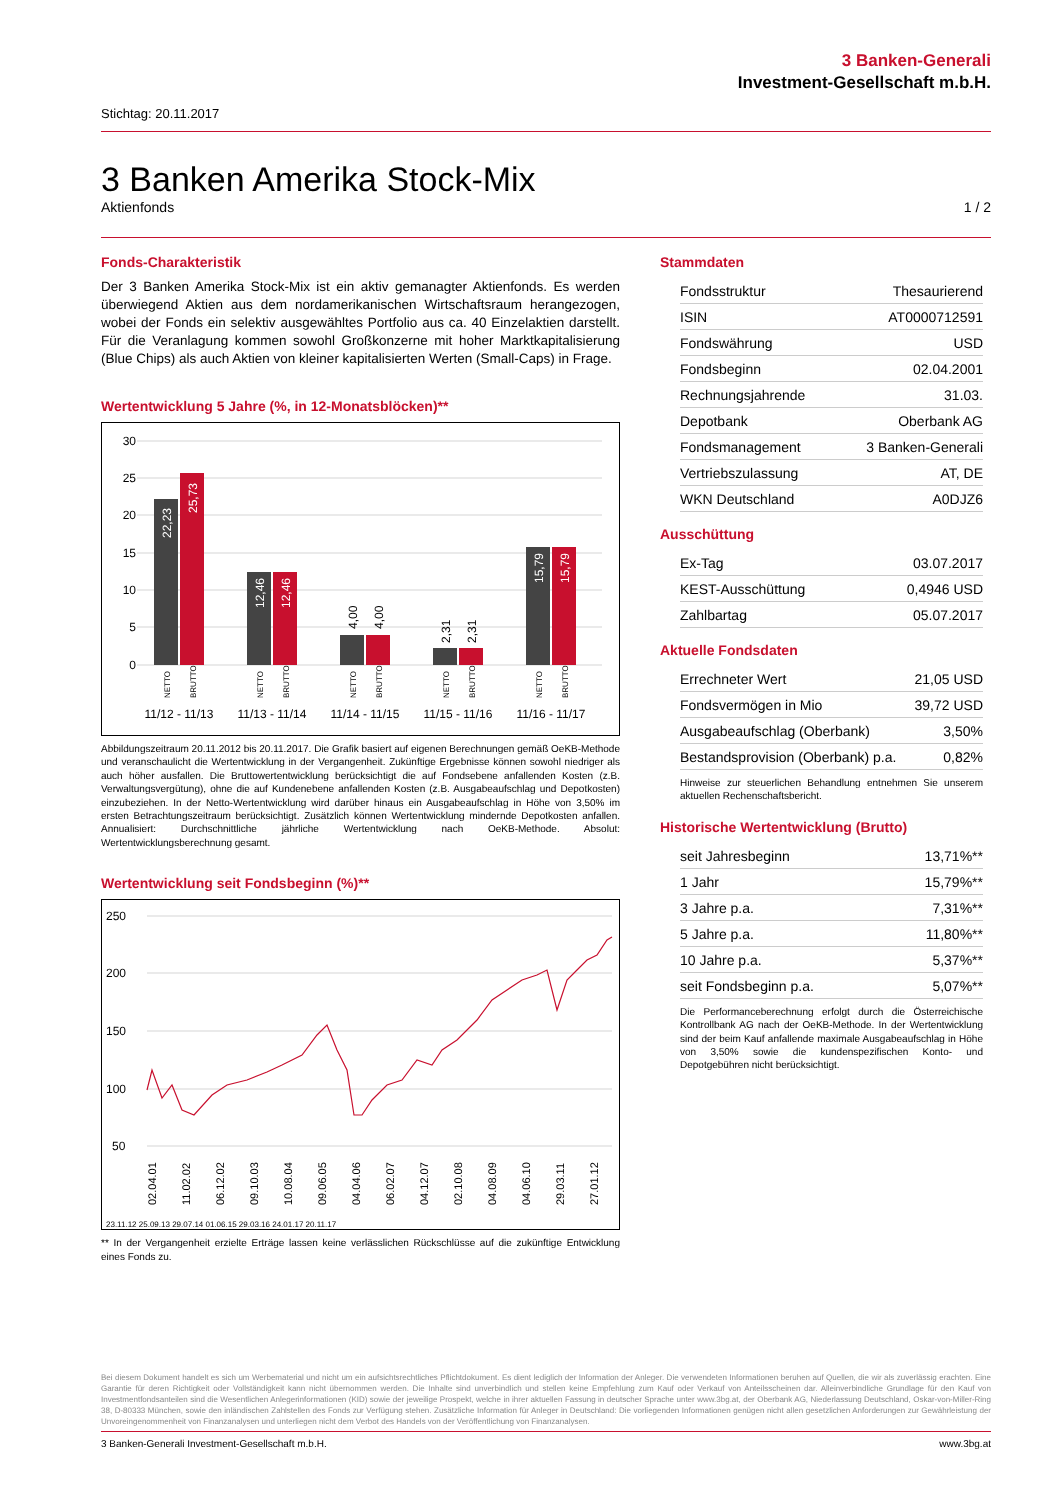3 Banken-Generali
Investment-Gesellschaft m.b.H.
Stichtag: 20.11.2017
3 Banken Amerika Stock-Mix
Aktienfonds 1 / 2
Fonds-Charakteristik
Der 3 Banken Amerika Stock-Mix ist ein aktiv gemanagter Aktienfonds. Es werden überwiegend Aktien aus dem nordamerikanischen Wirtschaftsraum herangezogen, wobei der Fonds ein selektiv ausgewähltes Portfolio aus ca. 40 Einzelaktien darstellt. Für die Veranlagung kommen sowohl Großkonzerne mit hoher Marktkapitalisierung (Blue Chips) als auch Aktien von kleiner kapitalisierten Werten (Small-Caps) in Frage.
Wertentwicklung 5 Jahre (%, in 12-Monatsblöcken)**
30
25
20
15
10
5
0
NETTO
BRUTTO
NETTO
BRUTTO
NETTO
BRUTTO
NETTO
BRUTTO
NETTO
BRUTTO
22,23
25,73
12,46
12,46
15,79
15,79
4,00
4,00
2,31
2,31
11/12 - 11/13
11/13 - 11/14
11/14 - 11/15
11/15 - 11/16
11/16 - 11/17
Abbildungszeitraum 20.11.2012 bis 20.11.2017. Die Grafik basiert auf eigenen Berechnungen gemäß OeKB-Methode und veranschaulicht die Wertentwicklung in der Vergangenheit. Zukünftige Ergebnisse können sowohl niedriger als auch höher ausfallen. Die Bruttowertentwicklung berücksichtigt die auf Fondsebene anfallenden Kosten (z.B. Verwaltungsvergütung), ohne die auf Kundenebene anfallenden Kosten (z.B. Ausgabeaufschlag und Depotkosten) einzubeziehen. In der Netto-Wertentwicklung wird darüber hinaus ein Ausgabeaufschlag in Höhe von 3,50% im ersten Betrachtungszeitraum berücksichtigt. Zusätzlich können Wertentwicklung mindernde Depotkosten anfallen. Annualisiert: Durchschnittliche jährliche Wertentwicklung nach OeKB-Methode. Absolut: Wertentwicklungsberechnung gesamt.
Wertentwicklung seit Fondsbeginn (%)**
250
200
150
100
50
02.04.01
11.02.02
06.12.02
09.10.03
10.08.04
09.06.05
04.04.06
06.02.07
04.12.07
02.10.08
04.08.09
04.06.10
29.03.11
27.01.12
23.11.12 25.09.13 29.07.14 01.06.15 29.03.16 24.01.17 20.11.17
** In der Vergangenheit erzielte Erträge lassen keine verlässlichen Rückschlüsse auf die zukünftige Entwicklung eines Fonds zu.
Stammdaten
| Fondsstruktur | Thesaurierend |
| ISIN | AT0000712591 |
| Fondswährung | USD |
| Fondsbeginn | 02.04.2001 |
| Rechnungsjahrende | 31.03. |
| Depotbank | Oberbank AG |
| Fondsmanagement | 3 Banken-Generali |
| Vertriebszulassung | AT, DE |
| WKN Deutschland | A0DJZ6 |
Ausschüttung
| Ex-Tag | 03.07.2017 |
| KEST-Ausschüttung | 0,4946 USD |
| Zahlbartag | 05.07.2017 |
Aktuelle Fondsdaten
| Errechneter Wert | 21,05 USD |
| Fondsvermögen in Mio | 39,72 USD |
| Ausgabeaufschlag (Oberbank) | 3,50% |
| Bestandsprovision (Oberbank) p.a. | 0,82% |
Hinweise zur steuerlichen Behandlung entnehmen Sie unserem aktuellen Rechenschaftsbericht.
Historische Wertentwicklung (Brutto)
| seit Jahresbeginn | 13,71%** |
| 1 Jahr | 15,79%** |
| 3 Jahre p.a. | 7,31%** |
| 5 Jahre p.a. | 11,80%** |
| 10 Jahre p.a. | 5,37%** |
| seit Fondsbeginn p.a. | 5,07%** |
Die Performanceberechnung erfolgt durch die Österreichische Kontrollbank AG nach der OeKB-Methode. In der Wertentwicklung sind der beim Kauf anfallende maximale Ausgabeaufschlag in Höhe von 3,50% sowie die kundenspezifischen Konto- und Depotgebühren nicht berücksichtigt.
Bei diesem Dokument handelt es sich um Werbematerial und nicht um ein aufsichtsrechtliches Pflichtdokument. Es dient lediglich der Information der Anleger. Die verwendeten Informationen beruhen auf Quellen, die wir als zuverlässig erachten. Eine Garantie für deren Richtigkeit oder Vollständigkeit kann nicht übernommen werden. Die Inhalte sind unverbindlich und stellen keine Empfehlung zum Kauf oder Verkauf von Anteilsscheinen dar. Alleinverbindliche Grundlage für den Kauf von Investmentfondsanteilen sind die Wesentlichen Anlegerinformationen (KID) sowie der jeweilige Prospekt, welche in ihrer aktuellen Fassung in deutscher Sprache unter www.3bg.at, der Oberbank AG, Niederlassung Deutschland, Oskar-von-Miller-Ring 38, D-80333 München, sowie den inländischen Zahlstellen des Fonds zur Verfügung stehen. Zusätzliche Information für Anleger in Deutschland: Die vorliegenden Informationen genügen nicht allen gesetzlichen Anforderungen zur Gewährleistung der Unvoreingenommenheit von Finanzanalysen und unterliegen nicht dem Verbot des Handels von der Veröffentlichung von Finanzanalysen.
3 Banken-Generali Investment-Gesellschaft m.b.H. www.3bg.at